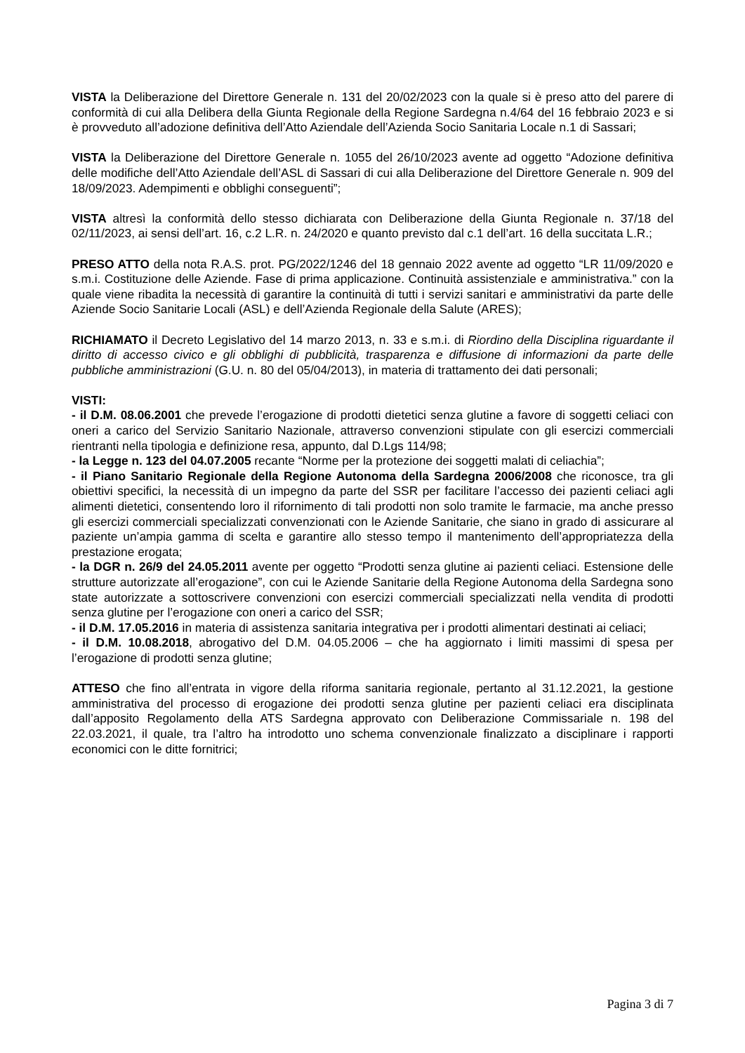VISTA la Deliberazione del Direttore Generale n. 131 del 20/02/2023 con la quale si è preso atto del parere di conformità di cui alla Delibera della Giunta Regionale della Regione Sardegna n.4/64 del 16 febbraio 2023 e si è provveduto all’adozione definitiva dell’Atto Aziendale dell’Azienda Socio Sanitaria Locale n.1 di Sassari;
VISTA la Deliberazione del Direttore Generale n. 1055 del 26/10/2023 avente ad oggetto “Adozione definitiva delle modifiche dell’Atto Aziendale dell’ASL di Sassari di cui alla Deliberazione del Direttore Generale n. 909 del 18/09/2023. Adempimenti e obblighi conseguenti”;
VISTA altresì la conformità dello stesso dichiarata con Deliberazione della Giunta Regionale n. 37/18 del 02/11/2023, ai sensi dell’art. 16, c.2 L.R. n. 24/2020 e quanto previsto dal c.1 dell’art. 16 della succitata L.R.;
PRESO ATTO della nota R.A.S. prot. PG/2022/1246 del 18 gennaio 2022 avente ad oggetto “LR 11/09/2020 e s.m.i. Costituzione delle Aziende. Fase di prima applicazione. Continuità assistenziale e amministrativa.” con la quale viene ribadita la necessità di garantire la continuità di tutti i servizi sanitari e amministrativi da parte delle Aziende Socio Sanitarie Locali (ASL) e dell’Azienda Regionale della Salute (ARES);
RICHIAMATO il Decreto Legislativo del 14 marzo 2013, n. 33 e s.m.i. di Riordino della Disciplina riguardante il diritto di accesso civico e gli obblighi di pubblicità, trasparenza e diffusione di informazioni da parte delle pubbliche amministrazioni (G.U. n. 80 del 05/04/2013), in materia di trattamento dei dati personali;
VISTI:
- il D.M. 08.06.2001 che prevede l’erogazione di prodotti dietetici senza glutine a favore di soggetti celiaci con oneri a carico del Servizio Sanitario Nazionale, attraverso convenzioni stipulate con gli esercizi commerciali rientranti nella tipologia e definizione resa, appunto, dal D.Lgs 114/98;
- la Legge n. 123 del 04.07.2005 recante “Norme per la protezione dei soggetti malati di celiachia”;
- il Piano Sanitario Regionale della Regione Autonoma della Sardegna 2006/2008 che riconosce, tra gli obiettivi specifici, la necessità di un impegno da parte del SSR per facilitare l’accesso dei pazienti celiaci agli alimenti dietetici, consentendo loro il rifornimento di tali prodotti non solo tramite le farmacie, ma anche presso gli esercizi commerciali specializzati convenzionati con le Aziende Sanitarie, che siano in grado di assicurare al paziente un’ampia gamma di scelta e garantire allo stesso tempo il mantenimento dell’appropriatezza della prestazione erogata;
- la DGR n. 26/9 del 24.05.2011 avente per oggetto “Prodotti senza glutine ai pazienti celiaci. Estensione delle strutture autorizzate all’erogazione”, con cui le Aziende Sanitarie della Regione Autonoma della Sardegna sono state autorizzate a sottoscrivere convenzioni con esercizi commerciali specializzati nella vendita di prodotti senza glutine per l’erogazione con oneri a carico del SSR;
- il D.M. 17.05.2016 in materia di assistenza sanitaria integrativa per i prodotti alimentari destinati ai celiaci;
- il D.M. 10.08.2018, abrogativo del D.M. 04.05.2006 – che ha aggiornato i limiti massimi di spesa per l’erogazione di prodotti senza glutine;
ATTESO che fino all’entrata in vigore della riforma sanitaria regionale, pertanto al 31.12.2021, la gestione amministrativa del processo di erogazione dei prodotti senza glutine per pazienti celiaci era disciplinata dall’apposito Regolamento della ATS Sardegna approvato con Deliberazione Commissariale n. 198 del 22.03.2021, il quale, tra l’altro ha introdotto uno schema convenzionale finalizzato a disciplinare i rapporti economici con le ditte fornitrici;
Pagina 3 di 7